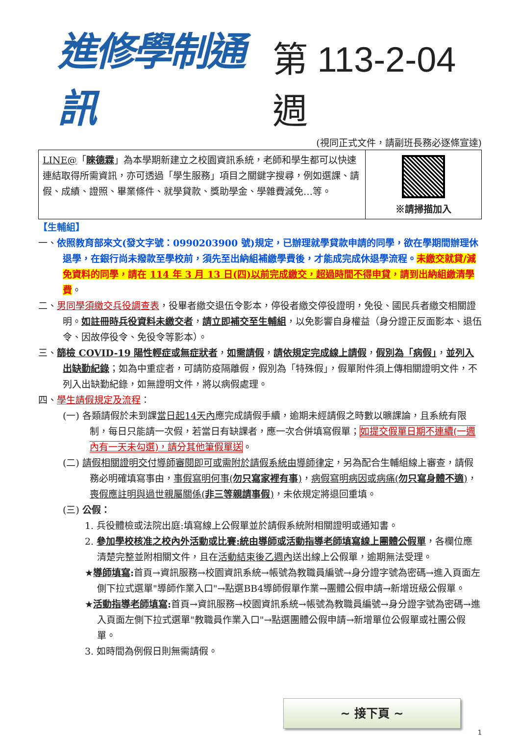進修學制通訊 第 113-2-04 週
(視同正式文件，請副班長務必逐條宣達)
| LINE@ 「 睞德霖 」為本學期新建立之校園資訊系統，老師和學生都可以快速連結取得所需資訊，亦可透過「學生服務」項目之關鍵字搜尋，例如選課、請假、成績、證照、畢業條件、就學貸款、獎助學金、學雜費減免…等。 | ※請掃描加入 |
【生輔組】
一、依照教育部來文(發文字號：0990203900 號)規定，已辦理就學貸款申請的同學，欲在學期間辦理休退學，在銀行尚未撥款至學校前，須先至出納組補繳學費後，才能成完成休退學流程。未繳交就貸/減免資料的同學，請在 114 年 3 月 13 日(四)以前完成繳交，超過時間不得申貸，請到出納組繳清學費。
二、男同學須繳交兵役調查表，役畢者繳交退伍令影本，停役者繳交停役證明，免役、國民兵者繳交相關證明。如註冊時兵役資料未繳交者，請立即補交至生輔組，以免影響自身權益（身分證正反面影本、退伍令、因故停役令、免役令等影本）。
三、篩檢 COVID-19 陽性輕症或無症狀者，如需請假，請依規定完成線上請假，假別為「病假」，並列入出缺勤紀錄；如為中重症者，可請防疫隔離假，假別為「特殊假」，假單附件須上傳相關證明文件，不列入出缺勤紀錄，如無證明文件，將以病假處理。
四、學生請假規定及流程：
(一) 各類請假於未到課當日起14天內應完成請假手續，逾期未經請假之時數以曠課論，且系統有限制，每日只能請一次假，若當日有缺課者，應一次合併填寫假單；如提交假單日期不連續(一週內有一天未勾選)，請分其他筆假單送。
(二) 請假相關證明交付導師審閱即可或需附於請假系統由導師律定，另為配合生輔組線上審查，請假務必明確填寫事由，事假寫明何事(勿只寫家裡有事)，病假寫明病因或病痛(勿只寫身體不適)，喪假應註明與過世親屬關係(非三等親請事假)，未依規定將退回重填。
(三) 公假：
1. 兵役體檢或法院出庭:填寫線上公假單並於請假系統附相關證明或通知書。
2. 參加學校核准之校內外活動或比賽:統由導師或活動指導老師填寫線上團體公假單，各欄位應清楚完整並附相關文件，且在活動結束後乙週內送出線上公假單，逾期無法受理。
★導師填寫: 首頁→資訊服務→校園資訊系統→帳號為教職員編號→身分證字號為密碼→進入頁面左側下拉式選單"導師作業入口"→點選BB4導師假單作業→團體公假申請→新增班級公假單。
★活動指導老師填寫: 首頁→資訊服務→校園資訊系統→帳號為教職員編號→身分證字號為密碼→進入頁面左側下拉式選單"教職員作業入口"→點選團體公假申請→新增單位公假單或社團公假單。
3. 如時間為例假日則無需請假。
~ 接下頁 ~
1